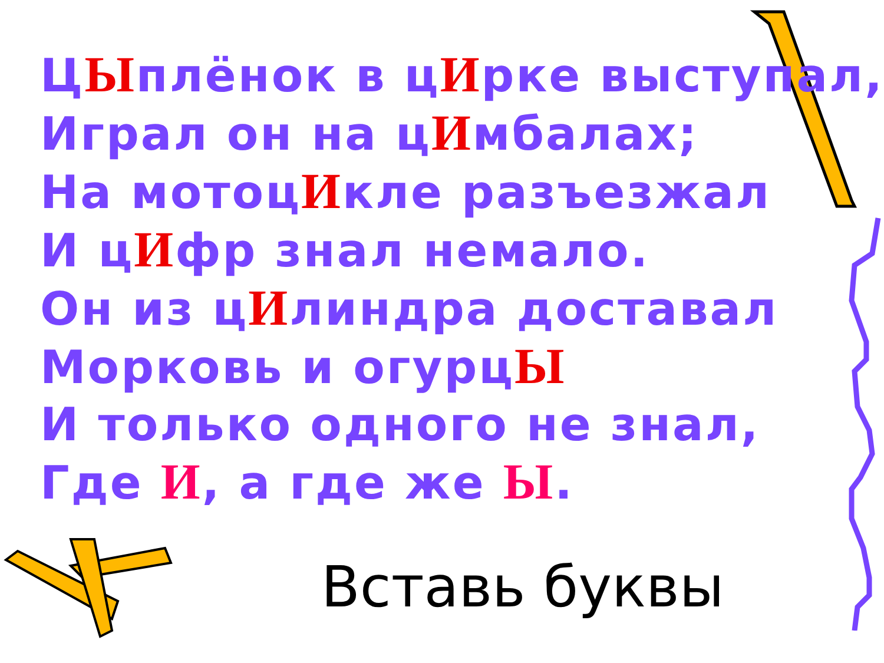ЦЫплёнок в цИрке выступал,
Играл он на цИмбалах;
На мотоцИкле разъезжал
И цИфр знал немало.
Он из цИлиндра доставал
Морковь и огурцЫ
И только одного не знал,
Где И, а где же Ы.
Вставь буквы